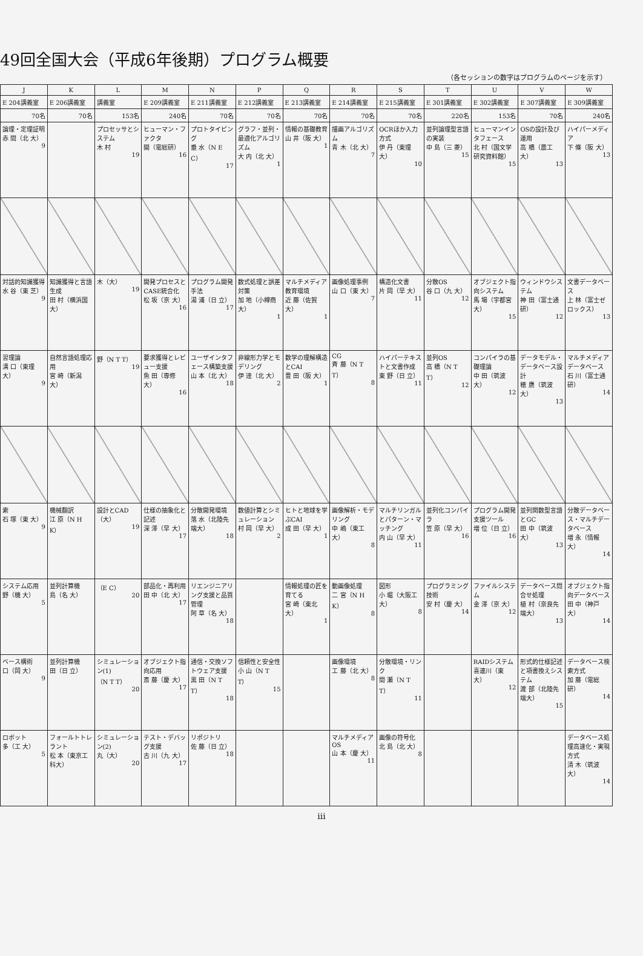49回全国大会（平成6年後期）プログラム概要
（各セッションの数字はプログラムのページを示す）
| J | K | L | M | N | P | Q | R | S | T | U | V | W |
| --- | --- | --- | --- | --- | --- | --- | --- | --- | --- | --- | --- | --- |
| E 204講義室 | E 206講義室 | 講義室 | E 209講義室 | E 211講義室 | E 212講義室 | E 213講義室 | E 214講義室 | E 215講義室 | E 301講義室 | E 302講義室 | E 307講義室 | E 309講義室 |
| 70名 | 70名 | 153名 | 240名 | 70名 | 70名 | 70名 | 70名 | 70名 | 220名 | 153名 | 70名 | 240名 |
| 論理・定理証明 赤 間（北 大） 9 | | プロセッサとシステム 木 村 19 | ヒューマン・ファクタ 開（電総研） 16 | プロトタイピング 垂 水（N E C） 17 | グラフ・並列・最適化アルゴリズム 大 内（北 大） 1 | 情報の基礎教育 山 井（阪 大） 1 | 描画アルゴリズム 青 木（北 大） 7 | OCRほか入力方式 伊 丹（東理大） 10 | 並列論理型言語の実装 中 島（三 菱） 15 | ヒューマンインタフェース 北 村（国文学研究資料館） 15 | OSの設計及び運用 高 橋（農工大） 13 | ハイパーメディア 下 條（阪 大） 13 |
| 対話的知識獲得 水 谷（東 芝） 9 | 知識獲得と言語生成 田 村（横浜国大） | 木（大） 19 | 開発プロセスとCASE統合化 松 坂（京 大） 16 | プログラム開発手法 湯 浦（日 立） 17 | 数式処理と誤差対策 加 地（小樽商大） 1 | マルチメディア教育環境 近 藤（佐賀大） 1 | 画像処理事例 山 口（東 大） 7 | 構造化文書 片 岡（早 大） 11 | 分散OS 谷 口（九 大） 12 | オブジェクト指向システム 馬 場（宇都宮大） 15 | ウィンドウシステム 神 田（富士通研） 12 | 文書データベース 上 林（富士ゼロックス） 13 |
| 習理論 溝 口（東理大） 9 | 自然言語処理応用 宮 崎（新潟大） | 野（N T T） 19 | 要求獲得とレビュー支援 魚 田（専修大） 16 | ユーザインタフェース構築支援 山 本（北 大） 18 | 非線形力学とモデリング 伊 達（北 大） 2 | 数学の理解構造とCAI 豊 田（阪 大） 1 | CG 斉 藤（N T T） 8 | ハイパーテキストと文書作成 東 野（日 立） 11 | 並列OS 高 橋（N T T） 12 | コンパイラの基礎理論 中 田（筑波大） 12 | データモデル・データベース設計 穂 鷹（筑波大） 13 | マルチメディアデータベース 石 川（富士通研） 14 |
| 索 石 塚（東 大） 9 | 機械翻訳 江 原（N H K） | 設計とCAD （大） 19 | 仕様の抽象化と記述 深 澤（早 大） 17 | 分散開発環境 落 水（北陸先端大） 18 | 数値計算とシミュレーション 村 岡（早 大） 2 | ヒトと地球を学ぶCAI 成 田（早 大） 1 | 画像解析・モデリング 中 嶋（東工大） 8 | マルチリンガルとパターン・マッチング 内 山（早 大） 11 | 並列化コンパイラ 笠 原（早 大） 16 | プログラム開発支援ツール 増 位（日 立） 16 | 並列関数型言語とGC 田 中（筑波大） 13 | 分散データベース・マルチデータベース 増 永（情報大） 14 |
| システム応用 野（機 大） 5 | 並列計算機 島（名 大） | （E C） 20 | 部品化・再利用 田 中（北 大） 17 | リエンジニアリング支援と品質管理 阿 草（名 大） 18 | | 情報処理の匠を育てる 宮 崎（東北大） 1 | 動画像処理 二 宮（N H K） 8 | 図形 小 堀（大阪工大） 8 | プログラミング技術 安 村（慶 大） 14 | ファイルシステム 金 澤（京 大） 12 | データベース問合せ処理 植 村（奈良先端大） 13 | オブジェクト指向データベース 田 中（神戸大） 14 |
| ベース構術 口（岡 大） 9 | 並列計算機 田（日 立） | シミュレーション(1) （N T T） 20 | オブジェクト指向応用 斎 藤（慶 大） 17 | 通信・交換ソフトウェア支援 黒 田（N T T） 18 | 信頼性と安全性 小 山（N T T） 15 | | 画像環境 工 藤（北 大） 8 | 分散環境・リンク 間 瀬（N T T） 11 | | RAIDシステム 喜連川（東 大） 12 | 形式的仕様記述と項書換えシステム 渡 部（北陸先端大） 15 | データベース検索方式 加 藤（電総研） 14 |
| ロボット 多（工 大） 5 | フォールトトレラント 松 本（東京工科大） | シミュレーション(2) 丸（大） 20 | テスト・デバッグ支援 古 川（九 大） 17 | リポジトリ 佐 藤（日 立） 18 | | | マルチメディアOS 山 本（慶 大） 11 | 画像の符号化 北 島（北 大） 8 | | | | データベース処理高速化・実現方式 清 木（筑波大） 14 |
iii